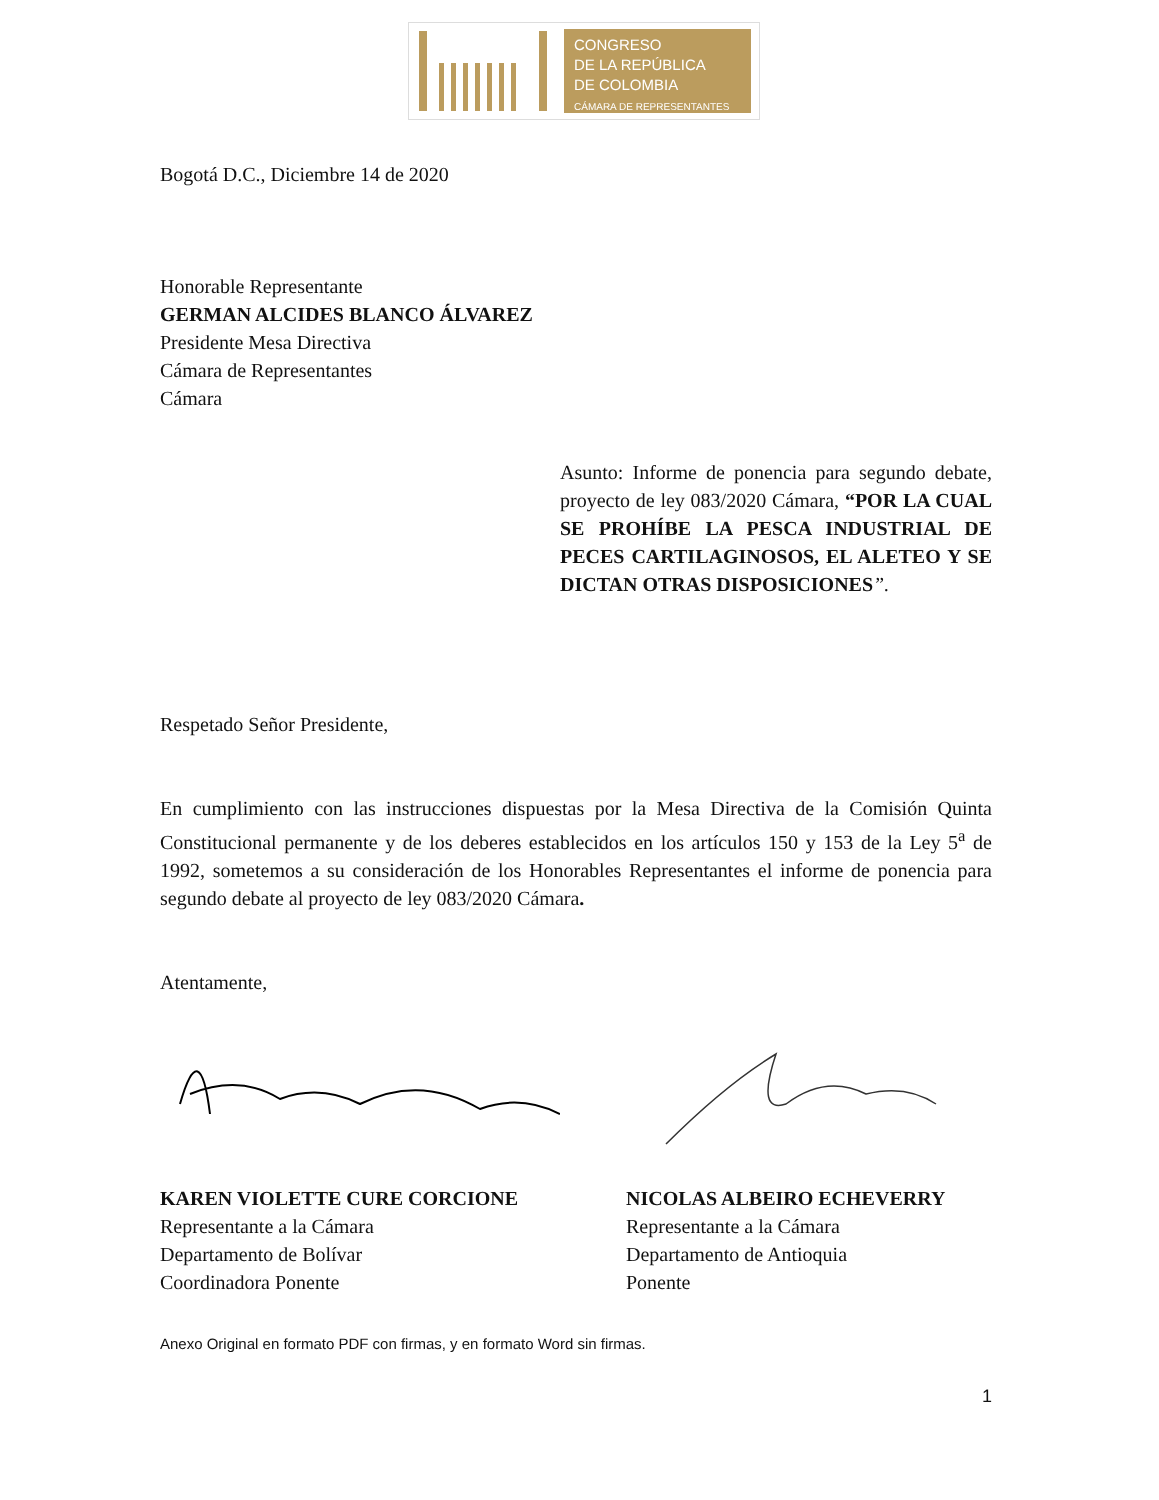CONGRESO
DE LA REPÚBLICA
DE COLOMBIA
CÁMARA DE REPRESENTANTES
Bogotá D.C., Diciembre 14 de 2020
Honorable Representante
GERMAN ALCIDES BLANCO ÁLVAREZ
Presidente Mesa Directiva
Cámara de Representantes
Cámara
Asunto: Informe de ponencia para segundo debate, proyecto de ley 083/2020 Cámara, “POR LA CUAL SE PROHÍBE LA PESCA INDUSTRIAL DE PECES CARTILAGINOSOS, EL ALETEO Y SE DICTAN OTRAS DISPOSICIONES”.
Respetado Señor Presidente,
En cumplimiento con las instrucciones dispuestas por la Mesa Directiva de la Comisión Quinta Constitucional permanente y de los deberes establecidos en los artículos 150 y 153 de la Ley 5<sup>a</sup> de 1992, sometemos a su consideración de los Honorables Representantes el informe de ponencia para segundo debate al proyecto de ley 083/2020 Cámara.
Atentamente,
KAREN VIOLETTE CURE CORCIONE
Representante a la Cámara
Departamento de Bolívar
Coordinadora Ponente
NICOLAS ALBEIRO ECHEVERRY
Representante a la Cámara
Departamento de Antioquia
Ponente
Anexo Original en formato PDF con firmas, y en formato Word sin firmas.
1